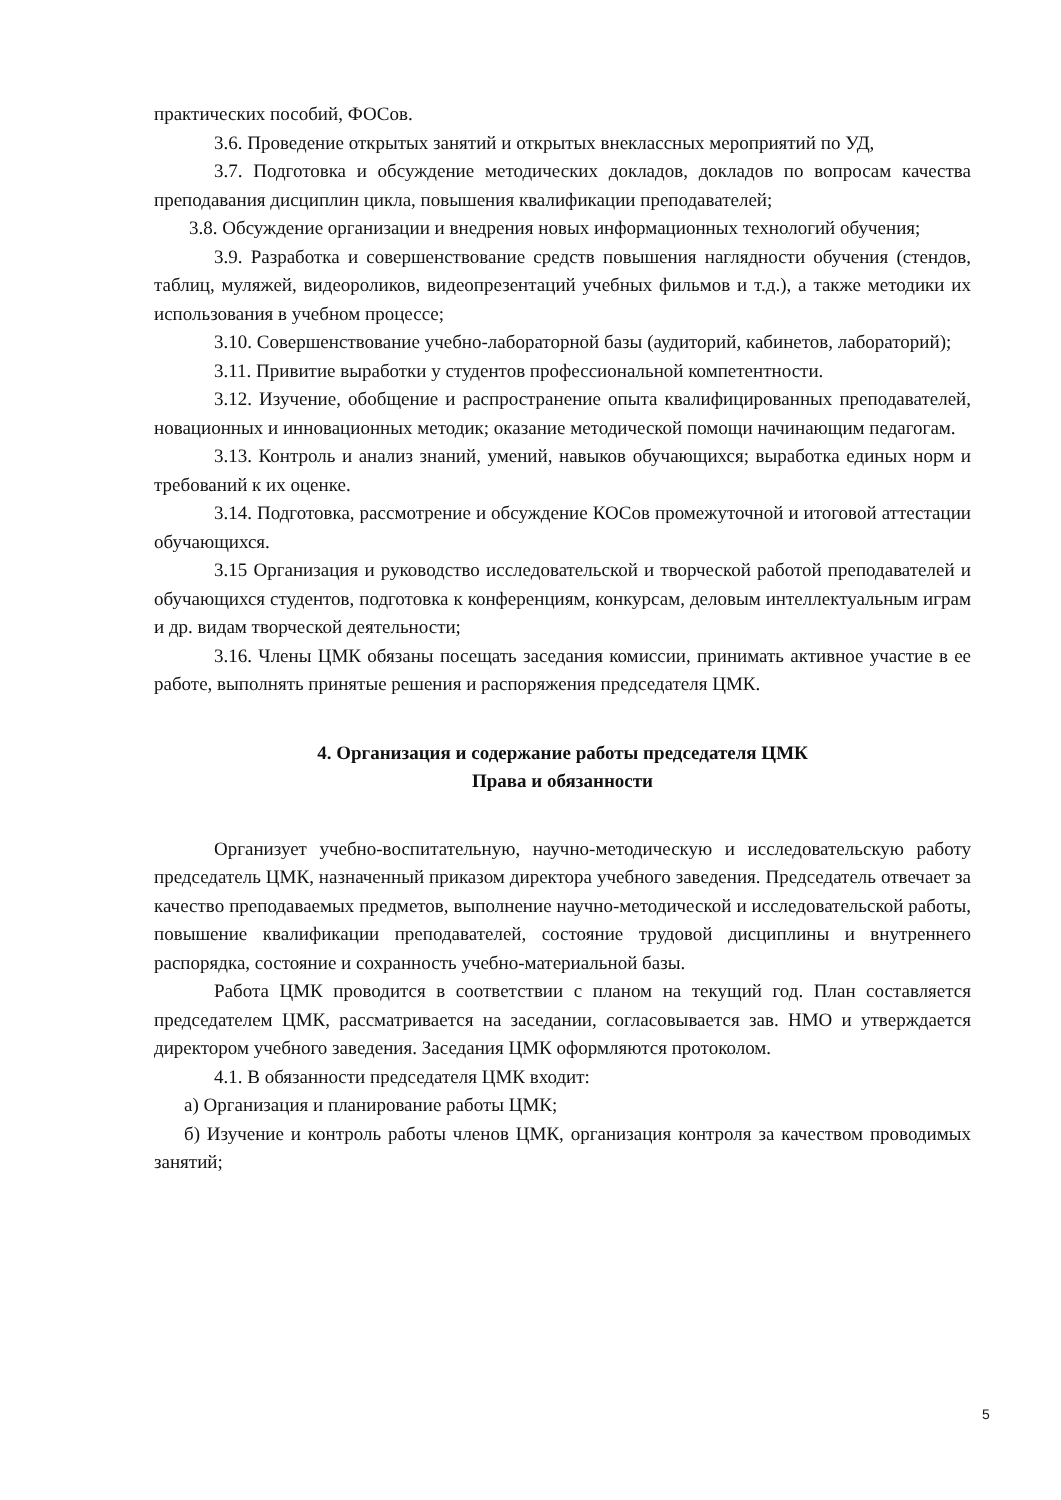практических пособий, ФОСов.
3.6. Проведение открытых занятий и открытых внеклассных мероприятий по УД,
3.7. Подготовка и обсуждение методических докладов, докладов по вопросам качества преподавания дисциплин цикла, повышения квалификации преподавателей;
3.8. Обсуждение организации и внедрения новых информационных технологий обучения;
3.9. Разработка и совершенствование средств повышения наглядности обучения (стендов, таблиц, муляжей, видеороликов, видеопрезентаций учебных фильмов и т.д.), а также методики их использования в учебном процессе;
3.10. Совершенствование учебно-лабораторной базы (аудиторий, кабинетов, лабораторий);
3.11. Привитие выработки у студентов профессиональной компетентности.
3.12. Изучение, обобщение и распространение опыта квалифицированных преподавателей, новационных и инновационных методик; оказание методической помощи начинающим педагогам.
3.13. Контроль и анализ знаний, умений, навыков обучающихся; выработка единых норм и требований к их оценке.
3.14. Подготовка, рассмотрение и обсуждение КОСов промежуточной и итоговой аттестации обучающихся.
3.15 Организация и руководство исследовательской и творческой работой преподавателей и обучающихся студентов, подготовка к конференциям, конкурсам, деловым интеллектуальным играм и др. видам творческой деятельности;
3.16. Члены ЦМК обязаны посещать заседания комиссии, принимать активное участие в ее работе, выполнять принятые решения и распоряжения председателя ЦМК.
4. Организация и содержание работы председателя ЦМК
Права и обязанности
Организует учебно-воспитательную, научно-методическую и исследовательскую работу председатель ЦМК, назначенный приказом директора учебного заведения. Председатель отвечает за качество преподаваемых предметов, выполнение научно-методической и исследовательской работы, повышение квалификации преподавателей, состояние трудовой дисциплины и внутреннего распорядка, состояние и сохранность учебно-материальной базы.
Работа ЦМК проводится в соответствии с планом на текущий год. План составляется председателем ЦМК, рассматривается на заседании, согласовывается зав. НМО и утверждается директором учебного заведения. Заседания ЦМК оформляются протоколом.
4.1. В обязанности председателя ЦМК входит:
а) Организация и планирование работы ЦМК;
б) Изучение и контроль работы членов ЦМК, организация контроля за качеством проводимых занятий;
5